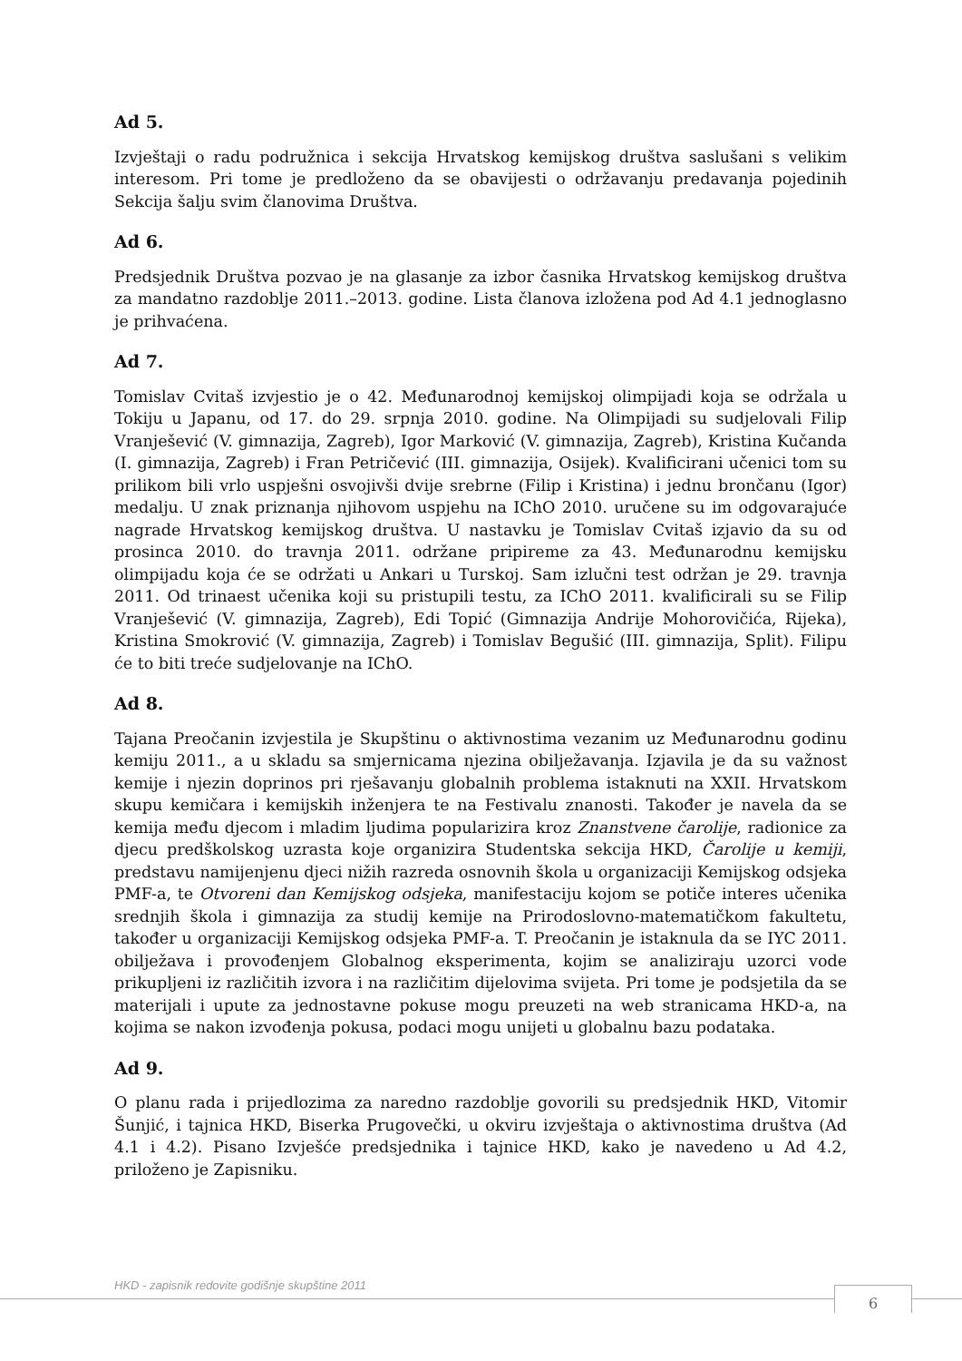Ad 5.
Izvještaji o radu podružnica i sekcija Hrvatskog kemijskog društva saslušani s velikim interesom. Pri tome je predloženo da se obavijesti o održavanju predavanja pojedinih Sekcija šalju svim članovima Društva.
Ad 6.
Predsjednik Društva pozvao je na glasanje za izbor časnika Hrvatskog kemijskog društva za mandatno razdoblje 2011.–2013. godine. Lista članova izložena pod Ad 4.1 jednoglasno je prihvaćena.
Ad 7.
Tomislav Cvitaš izvjestio je o 42. Međunarodnoj kemijskoj olimpijadi koja se održala u Tokiju u Japanu, od 17. do 29. srpnja 2010. godine. Na Olimpijadi su sudjelovali Filip Vranješević (V. gimnazija, Zagreb), Igor Marković (V. gimnazija, Zagreb), Kristina Kučanda (I. gimnazija, Zagreb) i Fran Petričević (III. gimnazija, Osijek). Kvalificirani učenici tom su prilikom bili vrlo uspješni osvojivši dvije srebrne (Filip i Kristina) i jednu brončanu (Igor) medalju. U znak priznanja njihovom uspjehu na IChO 2010. uručene su im odgovarajuće nagrade Hrvatskog kemijskog društva. U nastavku je Tomislav Cvitaš izjavio da su od prosinca 2010. do travnja 2011. održane pripireme za 43. Međunarodnu kemijsku olimpijadu koja će se održati u Ankari u Turskoj. Sam izlučni test održan je 29. travnja 2011. Od trinaest učenika koji su pristupili testu, za IChO 2011. kvalificirali su se Filip Vranješević (V. gimnazija, Zagreb), Edi Topić (Gimnazija Andrije Mohorovičića, Rijeka), Kristina Smokrović (V. gimnazija, Zagreb) i Tomislav Begušić (III. gimnazija, Split). Filipu će to biti treće sudjelovanje na IChO.
Ad 8.
Tajana Preočanin izvjestila je Skupštinu o aktivnostima vezanim uz Međunarodnu godinu kemiju 2011., a u skladu sa smjernicama njezina obilježavanja. Izjavila je da su važnost kemije i njezin doprinos pri rješavanju globalnih problema istaknuti na XXII. Hrvatskom skupu kemičara i kemijskih inženjera te na Festivalu znanosti. Također je navela da se kemija među djecom i mladim ljudima popularizira kroz Znanstvene čarolije, radionice za djecu predškolskog uzrasta koje organizira Studentska sekcija HKD, Čarolije u kemiji, predstavu namijenjenu djeci nižih razreda osnovnih škola u organizaciji Kemijskog odsjeka PMF-a, te Otvoreni dan Kemijskog odsjeka, manifestaciju kojom se potiče interes učenika srednjih škola i gimnazija za studij kemije na Prirodoslovno-matematičkom fakultetu, također u organizaciji Kemijskog odsjeka PMF-a. T. Preočanin je istaknula da se IYC 2011. obilježava i provođenjem Globalnog eksperimenta, kojim se analiziraju uzorci vode prikupljeni iz različitih izvora i na različitim dijelovima svijeta. Pri tome je podsjetila da se materijali i upute za jednostavne pokuse mogu preuzeti na web stranicama HKD-a, na kojima se nakon izvođenja pokusa, podaci mogu unijeti u globalnu bazu podataka.
Ad 9.
O planu rada i prijedlozima za naredno razdoblje govorili su predsjednik HKD, Vitomir Šunjić, i tajnica HKD, Biserka Prugovečki, u okviru izvještaja o aktivnostima društva (Ad 4.1 i 4.2). Pisano Izvješće predsjednika i tajnice HKD, kako je navedeno u Ad 4.2, priloženo je Zapisniku.
HKD - zapisnik redovite godišnje skupštine 2011
6